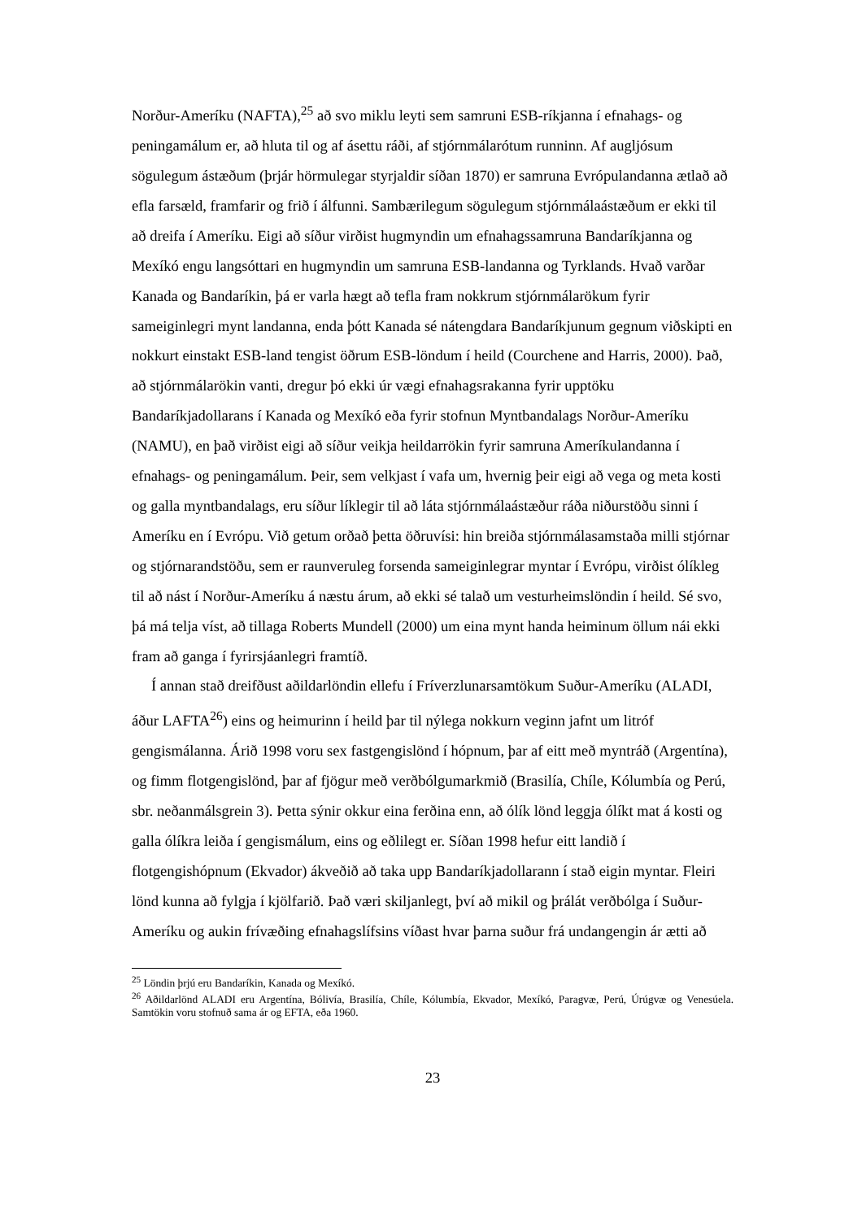Norður-Ameríku (NAFTA),<sup>25</sup> að svo miklu leyti sem samruni ESB-ríkjanna í efnahags- og peningamálum er, að hluta til og af ásettu ráði, af stjórnmálarótum runninn. Af augljósum sögulegum ástæðum (þrjár hörmulegar styrjaldir síðan 1870) er samruna Evrópulandanna ætlað að efla farsæld, framfarir og frið í álfunni. Sambærilegum sögulegum stjórnmálaástæðum er ekki til að dreifa í Ameríku. Eigi að síður virðist hugmyndin um efnahagssamruna Bandaríkjanna og Mexíkó engu langsóttari en hugmyndin um samruna ESB-landanna og Tyrklands. Hvað varðar Kanada og Bandaríkin, þá er varla hægt að tefla fram nokkrum stjórnmálarökum fyrir sameiginlegri mynt landanna, enda þótt Kanada sé nátengdara Bandaríkjunum gegnum viðskipti en nokkurt einstakt ESB-land tengist öðrum ESB-löndum í heild (Courchene and Harris, 2000). Það, að stjórnmálarökin vanti, dregur þó ekki úr vægi efnahagsrakanna fyrir upptöku Bandaríkjadollarans í Kanada og Mexíkó eða fyrir stofnun Myntbandalags Norður-Ameríku (NAMU), en það virðist eigi að síður veikja heildarrökin fyrir samruna Ameríkulandanna í efnahags- og peningamálum. Þeir, sem velkjast í vafa um, hvernig þeir eigi að vega og meta kosti og galla myntbandalags, eru síður líklegir til að láta stjórnmálaástæður ráða niðurstöðu sinni í Ameríku en í Evrópu. Við getum orðað þetta öðruvísi: hin breiða stjórnmálasamstaða milli stjórnar og stjórnarandstöðu, sem er raunveruleg forsenda sameiginlegrar myntar í Evrópu, virðist ólíkleg til að nást í Norður-Ameríku á næstu árum, að ekki sé talað um vesturheimslöndin í heild. Sé svo, þá má telja víst, að tillaga Roberts Mundell (2000) um eina mynt handa heiminum öllum nái ekki fram að ganga í fyrirsjáanlegri framtíð.
Í annan stað dreifðust aðildarlöndin ellefu í Fríverzlunarsamtökum Suður-Ameríku (ALADI, áður LAFTA<sup>26</sup>) eins og heimurinn í heild þar til nýlega nokkurn veginn jafnt um litróf gengismálanna. Árið 1998 voru sex fastgengislönd í hópnum, þar af eitt með myntráð (Argentína), og fimm flotgengislönd, þar af fjögur með verðbólgumarkmið (Brasilía, Chíle, Kólumbía og Perú, sbr. neðanmálsgrein 3). Þetta sýnir okkur eina ferðina enn, að ólík lönd leggja ólíkt mat á kosti og galla ólíkra leiða í gengismálum, eins og eðlilegt er. Síðan 1998 hefur eitt landið í flotgengishópnum (Ekvador) ákveðið að taka upp Bandaríkjadollarann í stað eigin myntar. Fleiri lönd kunna að fylgja í kjölfarið. Það væri skiljanlegt, því að mikil og þrálát verðbólga í Suður-Ameríku og aukin frívæðing efnahagslífsins víðast hvar þarna suður frá undangengin ár ætti að
<sup>25</sup> Löndin þrjú eru Bandaríkin, Kanada og Mexíkó.
<sup>26</sup> Aðildarlönd ALADI eru Argentína, Bólivía, Brasilía, Chíle, Kólumbía, Ekvador, Mexíkó, Paragvæ, Perú, Úrúgvæ og Venesúela. Samtökin voru stofnuð sama ár og EFTA, eða 1960.
23